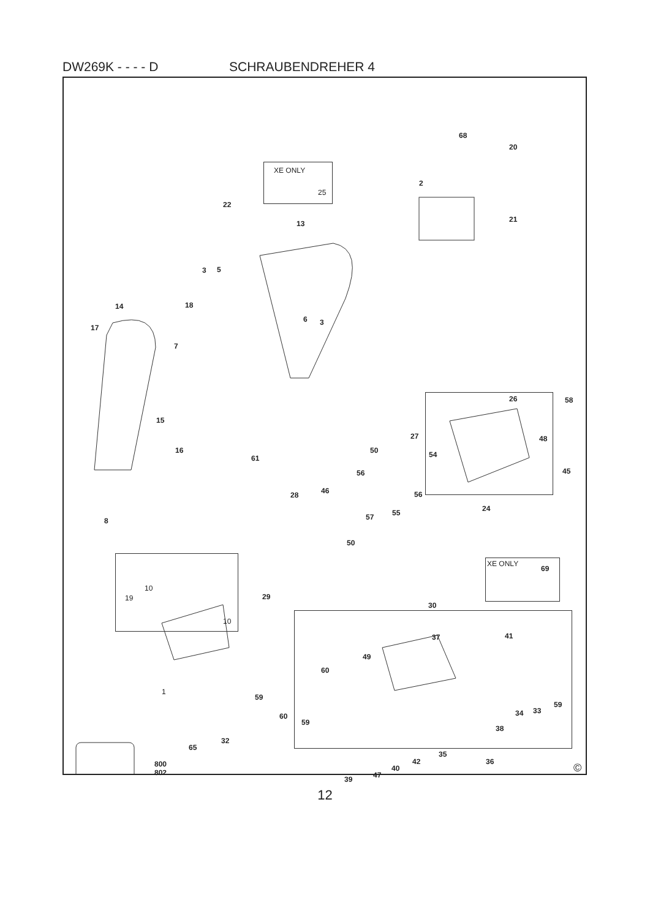DW269K - - - - D SCHRAUBENDREHER 4
XE ONLY
25
XE ONLY
68
20
2
21
22
13
3 5
14 18
17
6 3
7
26 58
15
48 27
16
61
50 54
45 56
56 28 46
57 55 24
8
50
29
69
10
19
10
30
37 41
49
1
60
59
60
59
59
33 34
38
32
65
35
42 36
40
47 39
800
802 ©
12